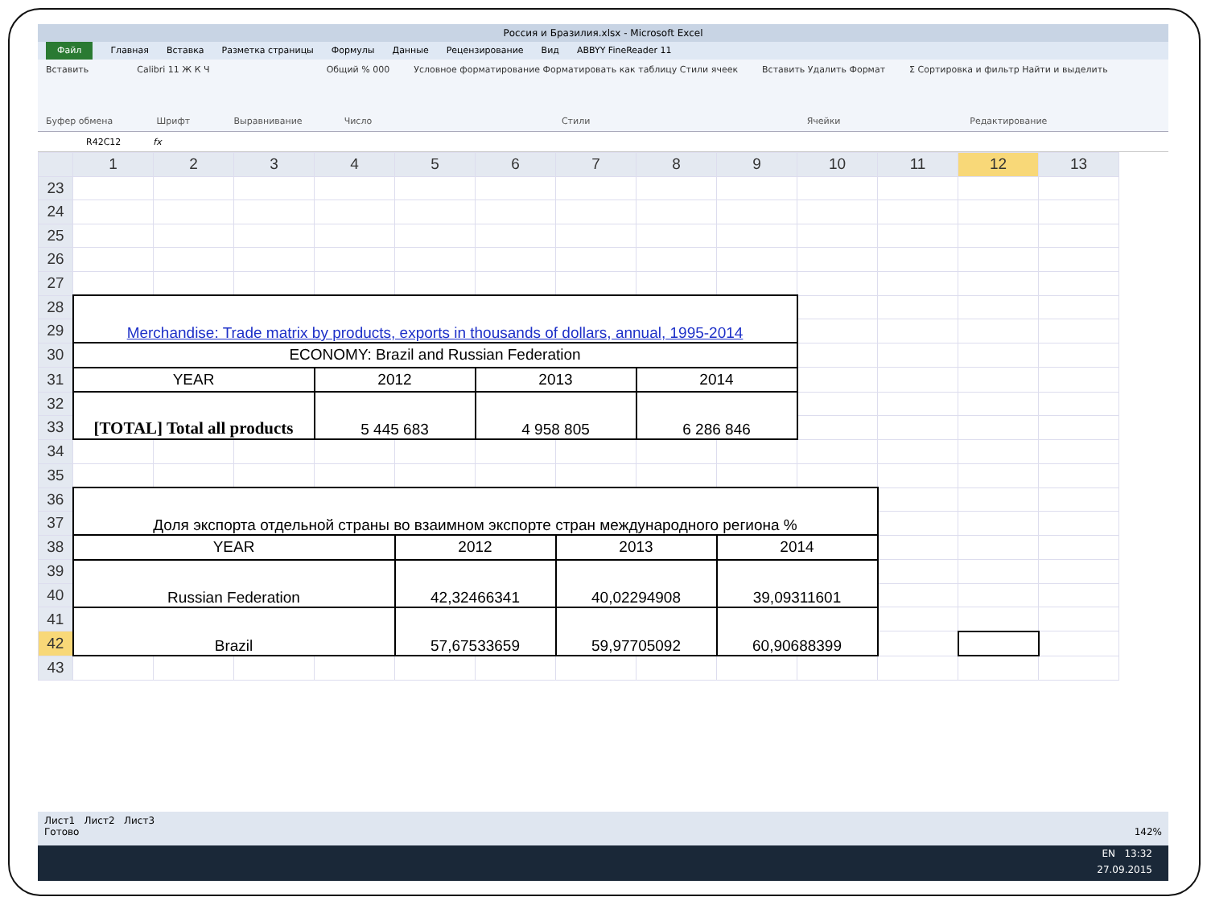Россия и Бразилия.xlsx - Microsoft Excel
Файл Главная Вставка Разметка страницы Формулы Данные Рецензирование Вид ABBYY FineReader 11
Вставить
Буфер обмена
Calibri 11 Ж К Ч
Шрифт
Выравнивание Общий % 000
Число
Условное форматирование Форматировать как таблицу Стили ячеек
Стили
Вставить Удалить Формат
Ячейки
Σ Сортировка и фильтр Найти и выделить
Редактирование
R42C12 fx
| | 1 | 2 | 3 | 4 | 5 | 6 | 7 | 8 | 9 | 10 | 11 | 12 | 13 |
| --- | --- | --- | --- | --- | --- | --- | --- | --- | --- | --- | --- | --- | --- |
| 23 | | | | | | | | | | | | | |
| 24 | | | | | | | | | | | | | |
| 25 | | | | | | | | | | | | | |
| 26 | | | | | | | | | | | | | |
| 27 | | | | | | | | | | | | | |
| 28 | Merchandise: Trade matrix by products, exports in thousands of dollars, annual, 1995-2014 | | | | | | | | | | | | |
| 29 | | | | | | | | | | | | | |
| 30 | ECONOMY: Brazil and Russian Federation | | | | | | | | | | | | |
| 31 | YEAR | | | 2012 | | 2013 | | 2014 | | | | | |
| 32 | [TOTAL] Total all products | | | 5 445 683 | | 4 958 805 | | 6 286 846 | | | | | |
| 33 | | | | | | | | | | | | | |
| 34 | | | | | | | | | | | | | |
| 35 | | | | | | | | | | | | | |
| 36 | Доля экспорта отдельной страны во взаимном экспорте стран международного региона % | | | | | | | | | | | | |
| 37 | | | | | | | | | | | | | |
| 38 | YEAR | | | | 2012 | | 2013 | | 2014 | | | | |
| 39 | Russian Federation | | | | 42,32466341 | | 40,02294908 | | 39,09311601 | | | | |
| 40 | | | | | | | | | | | | | |
| 41 | Brazil | | | | 57,67533659 | | 59,97705092 | | 60,90688399 | | | | |
| 42 | | | | | | | | | | | | | |
| 43 | | | | | | | | | | | | | |
Лист1 Лист2 Лист3
Готово 142%
EN 13:32
27.09.2015